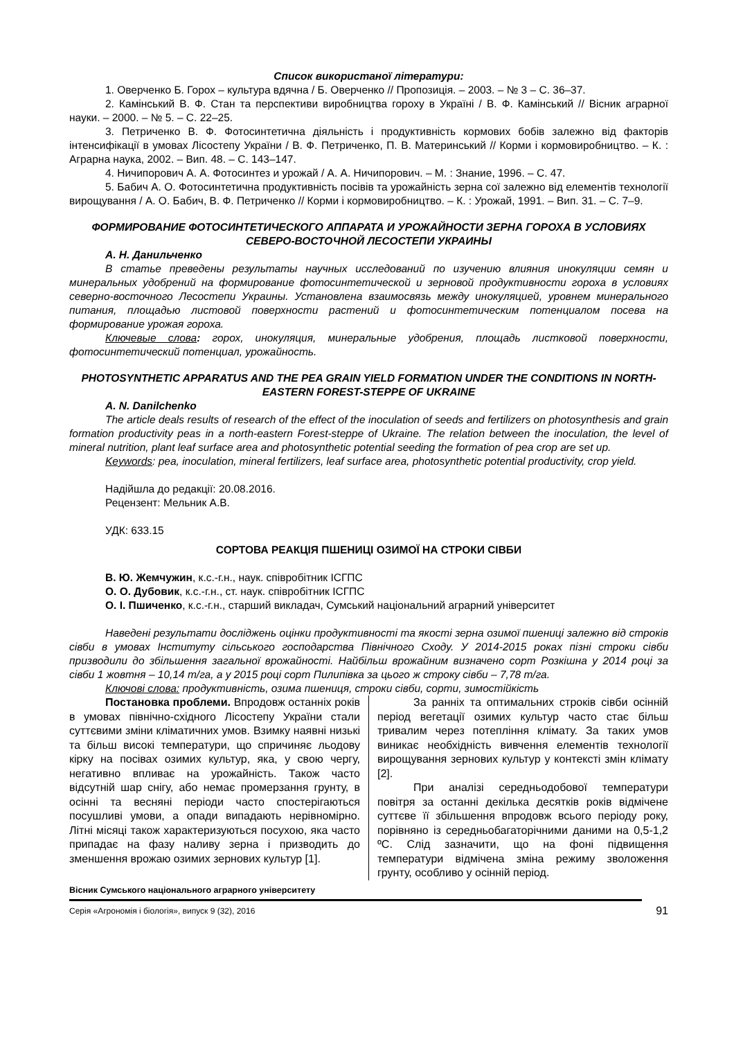Список використаної літератури:
1. Оверченко Б. Горох – культура вдячна / Б. Оверченко // Пропозиція. – 2003. – № 3 – С. 36–37.
2. Камінський В. Ф. Стан та перспективи виробництва гороху в Україні / В. Ф. Камінський // Вісник аграрної науки. – 2000. – № 5. – С. 22–25.
3. Петриченко В. Ф. Фотосинтетична діяльність і продуктивність кормових бобів залежно від факторів інтенсифікації в умовах Лісостепу України / В. Ф. Петриченко, П. В. Материнський // Корми і кормовиробництво. – К. : Аграрна наука, 2002. – Вип. 48. – С. 143–147.
4. Ничипорович А. А. Фотосинтез и урожай / А. А. Ничипорович. – М. : Знание, 1996. – С. 47.
5. Бабич А. О. Фотосинтетична продуктивність посівів та урожайність зерна сої залежно від елементів технології вирощування / А. О. Бабич, В. Ф. Петриченко // Корми і кормовиробництво. – К. : Урожай, 1991. – Вип. 31. – С. 7–9.
ФОРМИРОВАНИЕ ФОТОСИНТЕТИЧЕСКОГО АППАРАТА И УРОЖАЙНОСТИ ЗЕРНА ГОРОХА В УСЛОВИЯХ СЕВЕРО-ВОСТОЧНОЙ ЛЕСОСТЕПИ УКРАИНЫ
А. Н. Данильченко
В статье преведены результаты научных исследований по изучению влияния инокуляции семян и минеральных удобрений на формирование фотосинтетической и зерновой продуктивности гороха в условиях северно-восточного Лесостепи Украины. Установлена взаимосвязь между инокуляцией, уровнем минерального питания, площадью листовой поверхности растений и фотосинтетическим потенциалом посева на формирование урожая гороха.
Ключевые слова: горох, инокуляция, минеральные удобрения, площадь листковой поверхности, фотосинтетический потенциал, урожайность.
PHOTOSYNTHETIC APPARATUS AND THE PEA GRAIN YIELD FORMATION UNDER THE CONDITIONS IN NORTH-EASTERN FOREST-STEPPE OF UKRAINE
A. N. Danilchenko
The article deals results of research of the effect of the inoculation of seeds and fertilizers on photosynthesis and grain formation productivity peas in a north-eastern Forest-steppe of Ukraine. The relation between the inoculation, the level of mineral nutrition, plant leaf surface area and photosynthetic potential seeding the formation of pea crop are set up.
Keywords: pea, inoculation, mineral fertilizers, leaf surface area, photosynthetic potential productivity, crop yield.
Надійшла до редакції: 20.08.2016.
Рецензент: Мельник А.В.
УДК: 633.15
СОРТОВА РЕАКЦІЯ ПШЕНИЦІ ОЗИМОЇ НА СТРОКИ СІВБИ
В. Ю. Жемчужин, к.с.-г.н., наук. співробітник ІСГПС
О. О. Дубовик, к.с.-г.н., ст. наук. співробітник ІСГПС
О. І. Пшиченко, к.с.-г.н., старший викладач, Сумський національний аграрний університет
Наведені результати досліджень оцінки продуктивності та якості зерна озимої пшениці залежно від строків сівби в умовах Інституту сільського господарства Північного Сходу. У 2014-2015 роках пізні строки сівби призводили до збільшення загальної врожайності. Найбільш врожайним визначено сорт Розкішна у 2014 році за сівби 1 жовтня – 10,14 т/га, а у 2015 році сорт Пилипівка за цього ж строку сівби – 7,78 т/га.
Ключові слова: продуктивність, озима пшениця, строки сівби, сорти, зимостійкість
Постановка проблеми. Впродовж останніх років в умовах північно-східного Лісостепу України стали суттєвими зміни кліматичних умов. Взимку наявні низькі та більш високі температури, що спричиняє льодову кірку на посівах озимих культур, яка, у свою чергу, негативно впливає на урожайність. Також часто відсутній шар снігу, або немає промерзання грунту, в осінні та весняні періоди часто спостерігаються посушливі умови, а опади випадають нерівномірно. Літні місяці також характеризуються посухою, яка часто припадає на фазу наливу зерна і призводить до зменшення врожаю озимих зернових культур [1].
За ранніх та оптимальних строків сівби осінній період вегетації озимих культур часто стає більш тривалим через потепління клімату. За таких умов виникає необхідність вивчення елементів технології вирощування зернових культур у контексті змін клімату [2].
При аналізі середньодобової температури повітря за останні декілька десятків років відмічене суттєве її збільшення впродовж всього періоду року, порівняно із середньобагаторічними даними на 0,5-1,2 ºС. Слід зазначити, що на фоні підвищення температури відмічена зміна режиму зволоження грунту, особливо у осінній період.
Вісник Сумського національного аграрного університету
Серія «Агрономія і біологія», випуск 9 (32), 2016
91